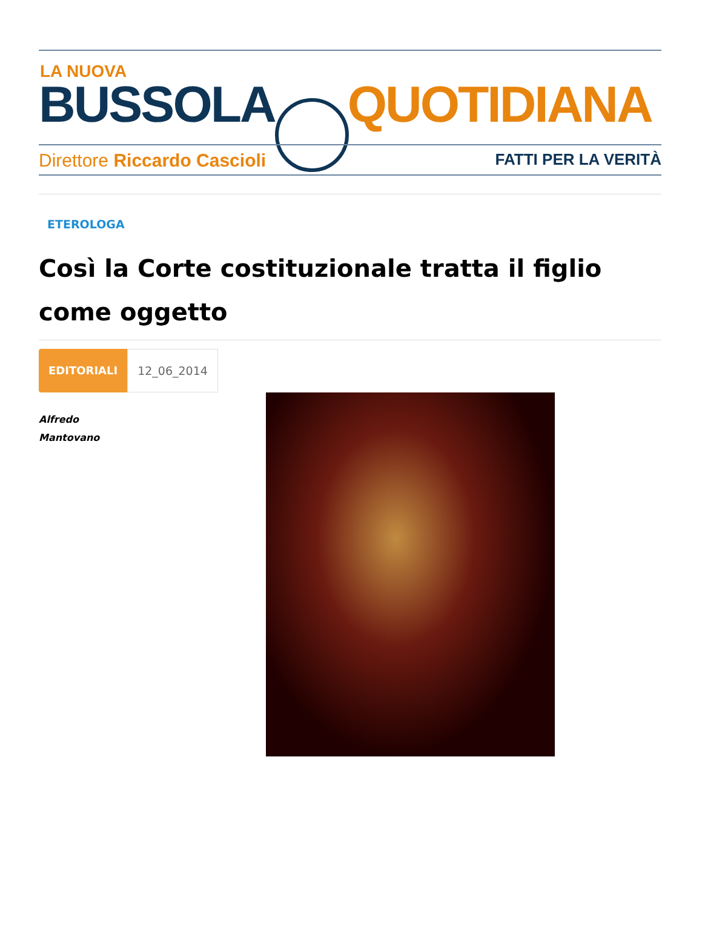LA NUOVA
BUSSOLA QUOTIDIANA
Direttore Riccardo Cascioli FATTI PER LA VERITÀ
ETEROLOGA
Così la Corte costituzionale tratta il figlio come oggetto
EDITORIALI 12_06_2014
Alfredo Mantovano